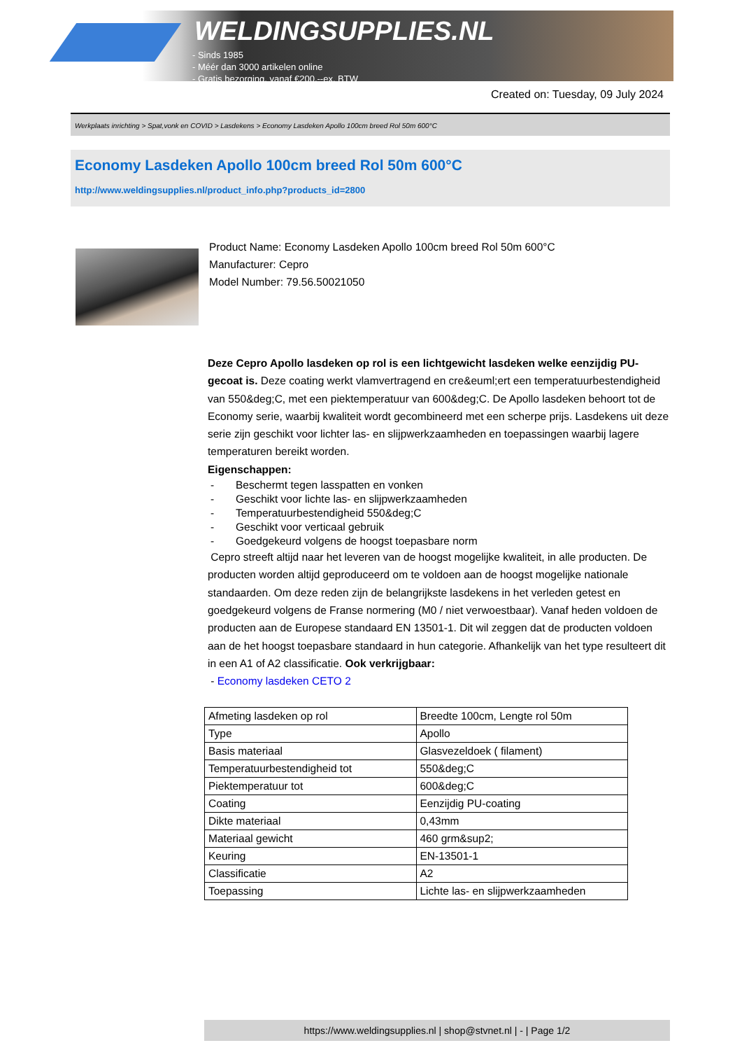WELDINGSUPPLIES.NL
- Sinds 1985
- Méér dan 3000 artikelen online
- Gratis bezorging, vanaf €200,--ex. BTW
Created on: Tuesday, 09 July 2024
Werkplaats inrichting > Spat,vonk en COVID > Lasdekens > Economy Lasdeken Apollo 100cm breed Rol 50m 600°C
Economy Lasdeken Apollo 100cm breed Rol 50m 600°C
http://www.weldingsupplies.nl/product_info.php?products_id=2800
Product Name: Economy Lasdeken Apollo 100cm breed Rol 50m 600°C
Manufacturer: Cepro
Model Number: 79.56.50021050
Deze Cepro Apollo lasdeken op rol is een lichtgewicht lasdeken welke eenzijdig PU-gecoat is. Deze coating werkt vlamvertragend en cre&euml;ert een temperatuurbestendigheid van 550&deg;C, met een piektemperatuur van 600&deg;C. De Apollo lasdeken behoort tot de Economy serie, waarbij kwaliteit wordt gecombineerd met een scherpe prijs. Lasdekens uit deze serie zijn geschikt voor lichter las- en slijpwerkzaamheden en toepassingen waarbij lagere temperaturen bereikt worden.
Eigenschappen:
- Beschermt tegen lasspatten en vonken
- Geschikt voor lichte las- en slijpwerkzaamheden
- Temperatuurbestendigheid 550&deg;C
- Geschikt voor verticaal gebruik
- Goedgekeurd volgens de hoogst toepasbare norm
Cepro streeft altijd naar het leveren van de hoogst mogelijke kwaliteit, in alle producten. De producten worden altijd geproduceerd om te voldoen aan de hoogst mogelijke nationale standaarden. Om deze reden zijn de belangrijkste lasdekens in het verleden getest en goedgekeurd volgens de Franse normering (M0 / niet verwoestbaar). Vanaf heden voldoen de producten aan de Europese standaard EN 13501-1. Dit wil zeggen dat de producten voldoen aan de het hoogst toepasbare standaard in hun categorie. Afhankelijk van het type resulteert dit in een A1 of A2 classificatie. Ook verkrijgbaar:
- Economy lasdeken CETO 2
| Afmeting lasdeken op rol | Breedte 100cm, Lengte rol 50m |
| Type | Apollo |
| Basis materiaal | Glasvezeldoek ( filament) |
| Temperatuurbestendigheid tot | 550&deg;C |
| Piektemperatuur tot | 600&deg;C |
| Coating | Eenzijdig PU-coating |
| Dikte materiaal | 0,43mm |
| Materiaal gewicht | 460 grm&sup2; |
| Keuring | EN-13501-1 |
| Classificatie | A2 |
| Toepassing | Lichte las- en slijpwerkzaamheden |
https://www.weldingsupplies.nl | shop@stvnet.nl | - | Page 1/2